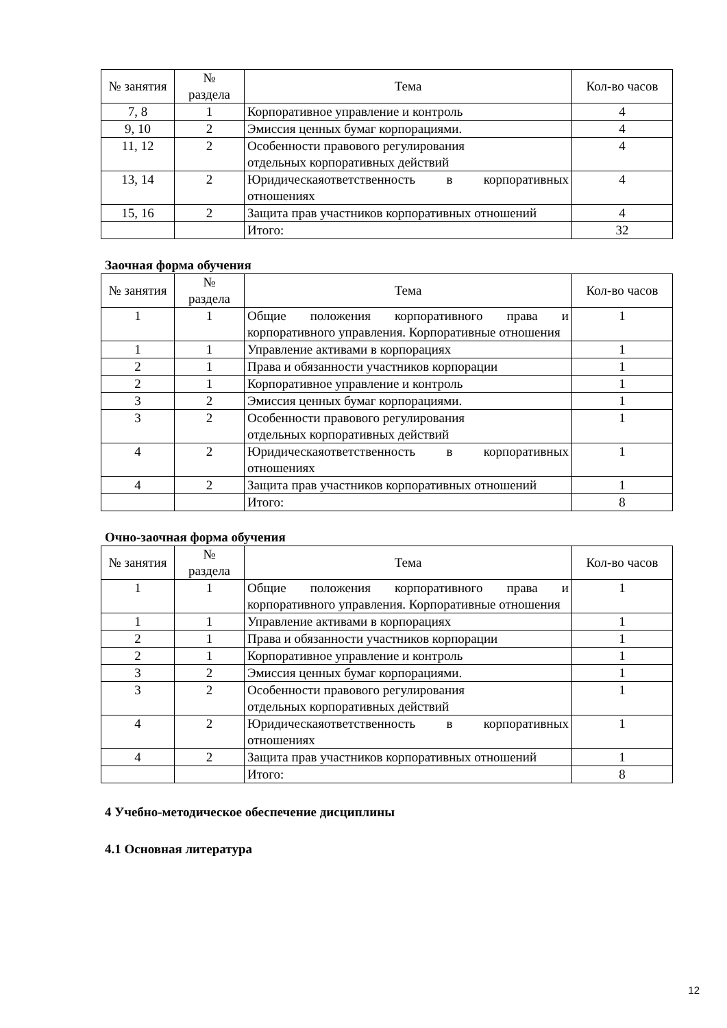| № занятия | № раздела | Тема | Кол-во часов |
| --- | --- | --- | --- |
| 7, 8 | 1 | Корпоративное управление и контроль | 4 |
| 9, 10 | 2 | Эмиссия ценных бумаг корпорациями. | 4 |
| 11, 12 | 2 | Особенности правового регулирования отдельных корпоративных действий | 4 |
| 13, 14 | 2 | Юридическаяответственность в корпоративных отношениях | 4 |
| 15, 16 | 2 | Защита прав участников корпоративных отношений | 4 |
| | | Итого: | 32 |
Заочная форма обучения
| № занятия | № раздела | Тема | Кол-во часов |
| --- | --- | --- | --- |
| 1 | 1 | Общие положения корпоративного права и корпоративного управления. Корпоративные отношения | 1 |
| 1 | 1 | Управление активами в корпорациях | 1 |
| 2 | 1 | Права и обязанности участников корпорации | 1 |
| 2 | 1 | Корпоративное управление и контроль | 1 |
| 3 | 2 | Эмиссия ценных бумаг корпорациями. | 1 |
| 3 | 2 | Особенности правового регулирования отдельных корпоративных действий | 1 |
| 4 | 2 | Юридическаяответственность в корпоративных отношениях | 1 |
| 4 | 2 | Защита прав участников корпоративных отношений | 1 |
| | | Итого: | 8 |
Очно-заочная форма обучения
| № занятия | № раздела | Тема | Кол-во часов |
| --- | --- | --- | --- |
| 1 | 1 | Общие положения корпоративного права и корпоративного управления. Корпоративные отношения | 1 |
| 1 | 1 | Управление активами в корпорациях | 1 |
| 2 | 1 | Права и обязанности участников корпорации | 1 |
| 2 | 1 | Корпоративное управление и контроль | 1 |
| 3 | 2 | Эмиссия ценных бумаг корпорациями. | 1 |
| 3 | 2 | Особенности правового регулирования отдельных корпоративных действий | 1 |
| 4 | 2 | Юридическаяответственность в корпоративных отношениях | 1 |
| 4 | 2 | Защита прав участников корпоративных отношений | 1 |
| | | Итого: | 8 |
4 Учебно-методическое обеспечение дисциплины
4.1 Основная литература
12